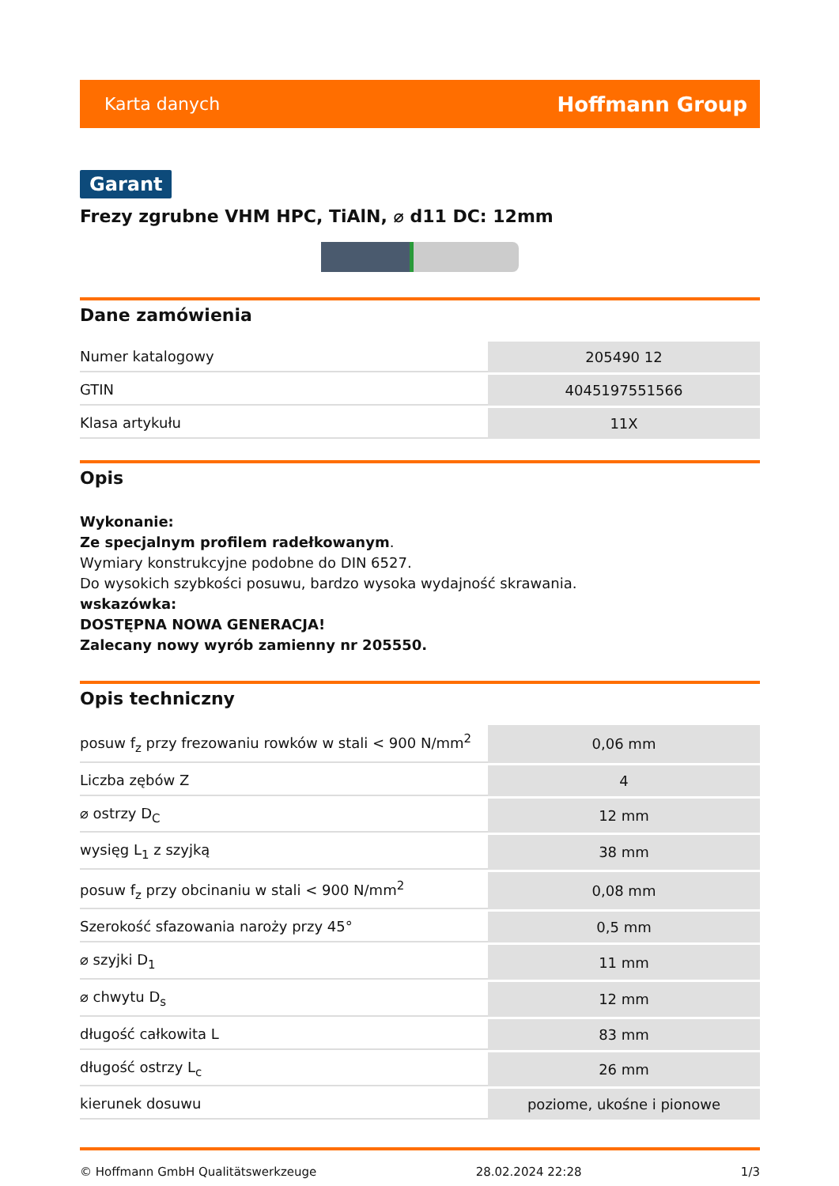Karta danych Hoffmann Group
Garant
Frezy zgrubne VHM HPC, TiAlN, ⌀ d11 DC: 12mm
Dane zamówienia
| Numer katalogowy | 205490 12 |
| GTIN | 4045197551566 |
| Klasa artykułu | 11X |
Opis
Wykonanie:
Ze specjalnym profilem radełkowanym.
Wymiary konstrukcyjne podobne do DIN 6527.
Do wysokich szybkości posuwu, bardzo wysoka wydajność skrawania.
wskazówka:
DOSTĘPNA NOWA GENERACJA!
Zalecany nowy wyrób zamienny nr 205550.
Opis techniczny
| posuw f<sub>z</sub> przy frezowaniu rowków w stali < 900 N/mm<sup>2</sup> | 0,06 mm |
| Liczba zębów Z | 4 |
| ⌀ ostrzy D<sub>C</sub> | 12 mm |
| wysięg L<sub>1</sub> z szyjką | 38 mm |
| posuw f<sub>z</sub> przy obcinaniu w stali < 900 N/mm<sup>2</sup> | 0,08 mm |
| Szerokość sfazowania naroży przy 45° | 0,5 mm |
| ⌀ szyjki D<sub>1</sub> | 11 mm |
| ⌀ chwytu D<sub>s</sub> | 12 mm |
| długość całkowita L | 83 mm |
| długość ostrzy L<sub>c</sub> | 26 mm |
| kierunek dosuwu | poziome, ukośne i pionowe |
© Hoffmann GmbH Qualitätswerkzeuge 28.02.2024 22:28 1/3